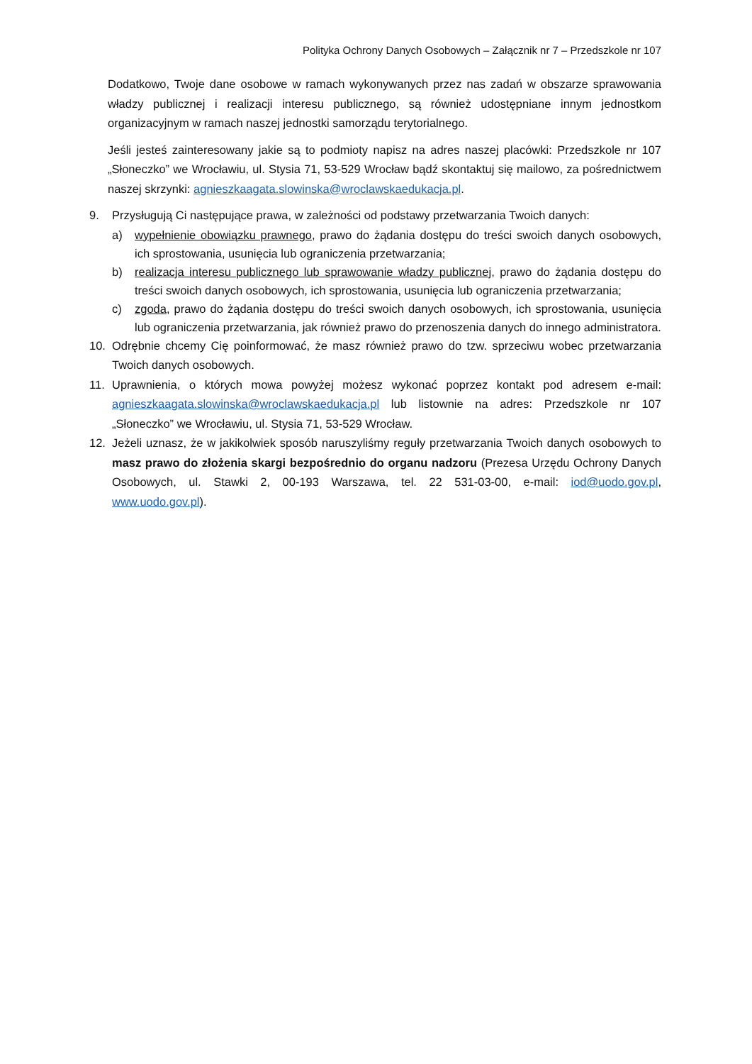Polityka Ochrony Danych Osobowych – Załącznik nr 7 – Przedszkole nr 107
Dodatkowo, Twoje dane osobowe w ramach wykonywanych przez nas zadań w obszarze sprawowania władzy publicznej i realizacji interesu publicznego, są również udostępniane innym jednostkom organizacyjnym w ramach naszej jednostki samorządu terytorialnego.
Jeśli jesteś zainteresowany jakie są to podmioty napisz na adres naszej placówki: Przedszkole nr 107 „Słoneczko” we Wrocławiu, ul. Stysia 71, 53-529 Wrocław bądź skontaktuj się mailowo, za pośrednictwem naszej skrzynki: agnieszkaagata.slowinska@wroclawskaedukacja.pl.
9. Przysługują Ci następujące prawa, w zależności od podstawy przetwarzania Twoich danych:
a) wypełnienie obowiązku prawnego, prawo do żądania dostępu do treści swoich danych osobowych, ich sprostowania, usunięcia lub ograniczenia przetwarzania;
b) realizacja interesu publicznego lub sprawowanie władzy publicznej, prawo do żądania dostępu do treści swoich danych osobowych, ich sprostowania, usunięcia lub ograniczenia przetwarzania;
c) zgoda, prawo do żądania dostępu do treści swoich danych osobowych, ich sprostowania, usunięcia lub ograniczenia przetwarzania, jak również prawo do przenoszenia danych do innego administratora.
10. Odrębnie chcemy Cię poinformować, że masz również prawo do tzw. sprzeciwu wobec przetwarzania Twoich danych osobowych.
11. Uprawnienia, o których mowa powyżej możesz wykonać poprzez kontakt pod adresem e-mail: agnieszkaagata.slowinska@wroclawskaedukacja.pl lub listownie na adres: Przedszkole nr 107 „Słoneczko” we Wrocławiu, ul. Stysia 71, 53-529 Wrocław.
12. Jeżeli uznasz, że w jakikolwiek sposób naruszyliśmy reguły przetwarzania Twoich danych osobowych to masz prawo do złożenia skargi bezpośrednio do organu nadzoru (Prezesa Urzędu Ochrony Danych Osobowych, ul. Stawki 2, 00-193 Warszawa, tel. 22 531-03-00, e-mail: iod@uodo.gov.pl, www.uodo.gov.pl).